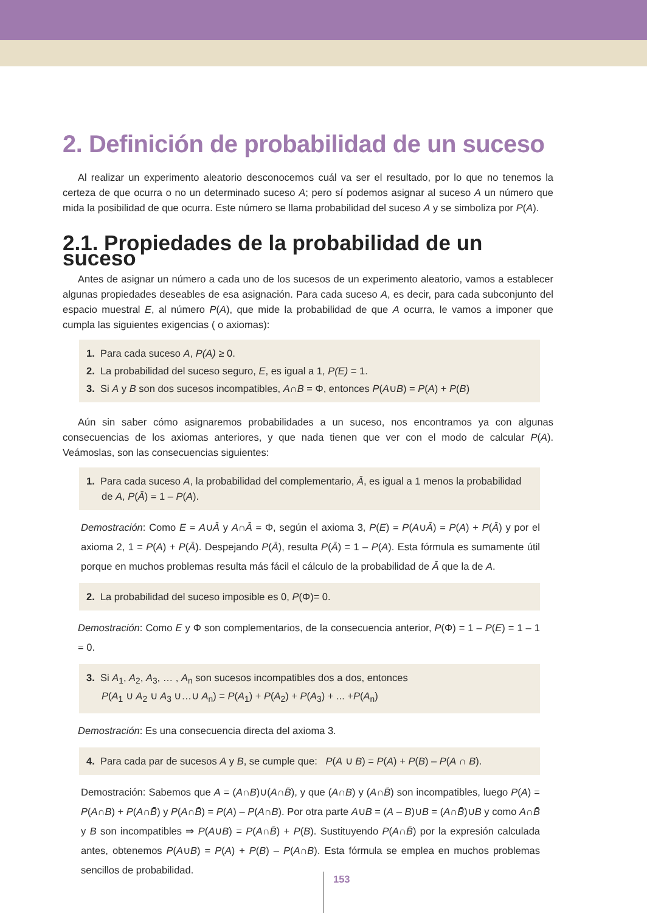2. Definición de probabilidad de un suceso
Al realizar un experimento aleatorio desconocemos cuál va ser el resultado, por lo que no tenemos la certeza de que ocurra o no un determinado suceso A; pero sí podemos asignar al suceso A un número que mida la posibilidad de que ocurra. Este número se llama probabilidad del suceso A y se simboliza por P(A).
2.1. Propiedades de la probabilidad de un suceso
Antes de asignar un número a cada uno de los sucesos de un experimento aleatorio, vamos a establecer algunas propiedades deseables de esa asignación. Para cada suceso A, es decir, para cada subconjunto del espacio muestral E, al número P(A), que mide la probabilidad de que A ocurra, le vamos a imponer que cumpla las siguientes exigencias ( o axiomas):
1. Para cada suceso A, P(A) ≥ 0.
2. La probabilidad del suceso seguro, E, es igual a 1, P(E) = 1.
3. Si A y B son dos sucesos incompatibles, A∩B = Φ, entonces P(A∪B) = P(A) + P(B)
Aún sin saber cómo asignaremos probabilidades a un suceso, nos encontramos ya con algunas consecuencias de los axiomas anteriores, y que nada tienen que ver con el modo de calcular P(A). Veámoslas, son las consecuencias siguientes:
1. Para cada suceso A, la probabilidad del complementario, Ā, es igual a 1 menos la probabilidad de A, P(Ā) = 1 – P(A).
Demostración: Como E = A∪Ā y A∩Ā = Φ, según el axioma 3, P(E) = P(A∪Ā) = P(A) + P(Ā) y por el axioma 2, 1 = P(A) + P(Ā). Despejando P(Ā), resulta P(Ā) = 1 – P(A). Esta fórmula es sumamente útil porque en muchos problemas resulta más fácil el cálculo de la probabilidad de Ā que la de A.
2. La probabilidad del suceso imposible es 0, P(Φ)= 0.
Demostración: Como E y Φ son complementarios, de la consecuencia anterior, P(Φ) = 1 – P(E) = 1 – 1 = 0.
3. Si A<sub>1</sub>, A<sub>2</sub>, A<sub>3</sub>, … , A<sub>n</sub> son sucesos incompatibles dos a dos, entonces
P(A<sub>1</sub> ∪ A<sub>2</sub> ∪ A<sub>3</sub> ∪…∪ A<sub>n</sub>) = P(A<sub>1</sub>) + P(A<sub>2</sub>) + P(A<sub>3</sub>) + ... +P(A<sub>n</sub>)
Demostración: Es una consecuencia directa del axioma 3.
4. Para cada par de sucesos A y B, se cumple que: P(A ∪ B) = P(A) + P(B) – P(A ∩ B).
Demostración: Sabemos que A = (A∩B)∪(A∩B̄), y que (A∩B) y (A∩B̄) son incompatibles, luego P(A) = P(A∩B) + P(A∩B̄) y P(A∩B̄) = P(A) – P(A∩B). Por otra parte A∪B = (A – B)∪B = (A∩B̄)∪B y como A∩B̄ y B son incompatibles ⇒ P(A∪B) = P(A∩B̄) + P(B). Sustituyendo P(A∩B̄) por la expresión calculada antes, obtenemos P(A∪B) = P(A) + P(B) – P(A∩B). Esta fórmula se emplea en muchos problemas sencillos de probabilidad.
153